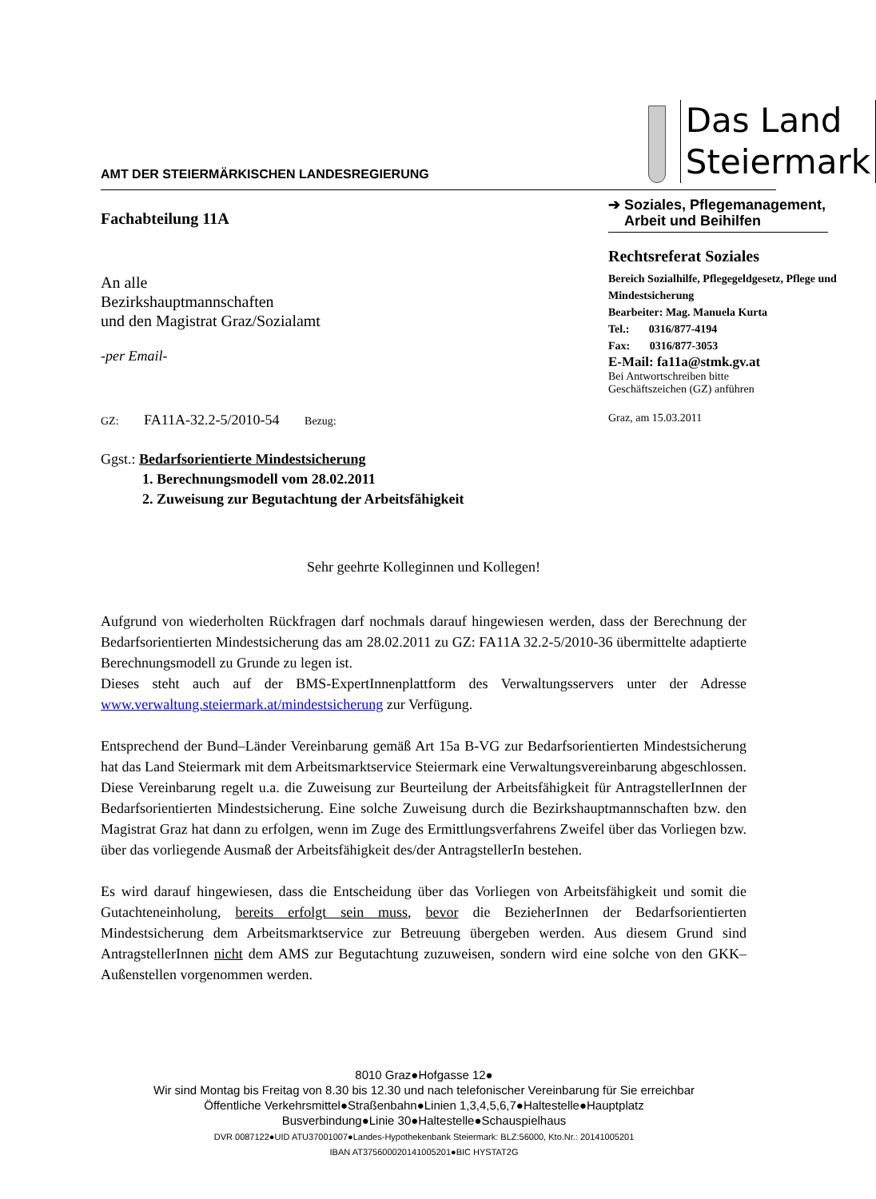AMT DER STEIERMÄRKISCHEN LANDESREGIERUNG
Das Land
Steiermark
Fachabteilung 11A
An alle
Bezirkshauptmannschaften
und den Magistrat Graz/Sozialamt
-per Email-
➔ Soziales, Pflegemanagement,
Arbeit und Beihilfen
Rechtsreferat Soziales
Bereich Sozialhilfe, Pflegegeldgesetz, Pflege und Mindestsicherung
Bearbeiter: Mag. Manuela Kurta
Tel.: 0316/877-4194
Fax: 0316/877-3053
E-Mail: fa11a@stmk.gv.at
Bei Antwortschreiben bitte
Geschäftszeichen (GZ) anführen
GZ: FA11A-32.2-5/2010-54 Bezug: Graz, am 15.03.2011
Ggst.: Bedarfsorientierte Mindestsicherung
1. Berechnungsmodell vom 28.02.2011
2. Zuweisung zur Begutachtung der Arbeitsfähigkeit
Sehr geehrte Kolleginnen und Kollegen!
Aufgrund von wiederholten Rückfragen darf nochmals darauf hingewiesen werden, dass der Berechnung der Bedarfsorientierten Mindestsicherung das am 28.02.2011 zu GZ: FA11A 32.2-5/2010-36 übermittelte adaptierte Berechnungsmodell zu Grunde zu legen ist.
Dieses steht auch auf der BMS-ExpertInnenplattform des Verwaltungsservers unter der Adresse www.verwaltung.steiermark.at/mindestsicherung zur Verfügung.
Entsprechend der Bund–Länder Vereinbarung gemäß Art 15a B-VG zur Bedarfsorientierten Mindestsicherung hat das Land Steiermark mit dem Arbeitsmarktservice Steiermark eine Verwaltungsvereinbarung abgeschlossen. Diese Vereinbarung regelt u.a. die Zuweisung zur Beurteilung der Arbeitsfähigkeit für AntragstellerInnen der Bedarfsorientierten Mindestsicherung. Eine solche Zuweisung durch die Bezirkshauptmannschaften bzw. den Magistrat Graz hat dann zu erfolgen, wenn im Zuge des Ermittlungsverfahrens Zweifel über das Vorliegen bzw. über das vorliegende Ausmaß der Arbeitsfähigkeit des/der AntragstellerIn bestehen.
Es wird darauf hingewiesen, dass die Entscheidung über das Vorliegen von Arbeitsfähigkeit und somit die Gutachteneinholung, bereits erfolgt sein muss, bevor die BezieherInnen der Bedarfsorientierten Mindestsicherung dem Arbeitsmarktservice zur Betreuung übergeben werden. Aus diesem Grund sind AntragstellerInnen nicht dem AMS zur Begutachtung zuzuweisen, sondern wird eine solche von den GKK–Außenstellen vorgenommen werden.
8010 Graz●Hofgasse 12●
Wir sind Montag bis Freitag von 8.30 bis 12.30 und nach telefonischer Vereinbarung für Sie erreichbar
Öffentliche Verkehrsmittel●Straßenbahn●Linien 1,3,4,5,6,7●Haltestelle●Hauptplatz
Busverbindung●Linie 30●Haltestelle●Schauspielhaus
DVR 0087122●UID ATU37001007●Landes-Hypothekenbank Steiermark: BLZ:56000, Kto.Nr.: 20141005201
IBAN AT375600020141005201●BIC HYSTAT2G